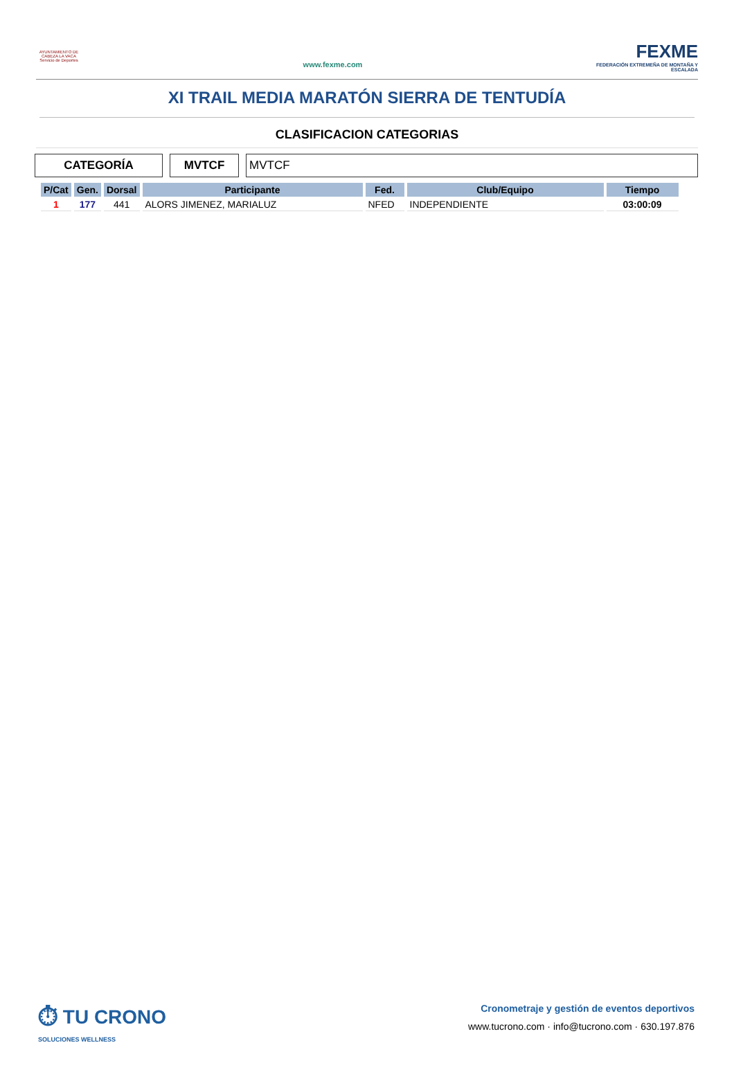AYUNTAMIENTO DE CABEZA LA VACA Servicio de Deportes
www.fexme.com
FEXME
FEDERACIÓN EXTREMEÑA DE MONTAÑA Y ESCALADA
XI TRAIL MEDIA MARATÓN SIERRA DE TENTUDÍA
CLASIFICACION CATEGORIAS
CATEGORÍA MVTCF MVTCF
| P/Cat | Gen. | Dorsal | Participante | Fed. | Club/Equipo | Tiempo |
| --- | --- | --- | --- | --- | --- | --- |
| 1 | 177 | 441 | ALORS JIMENEZ, MARIALUZ | NFED | INDEPENDIENTE | 03:00:09 |
⏱ TU CRONO
SOLUCIONES WELLNESS
Cronometraje y gestión de eventos deportivos
www.tucrono.com · info@tucrono.com · 630.197.876